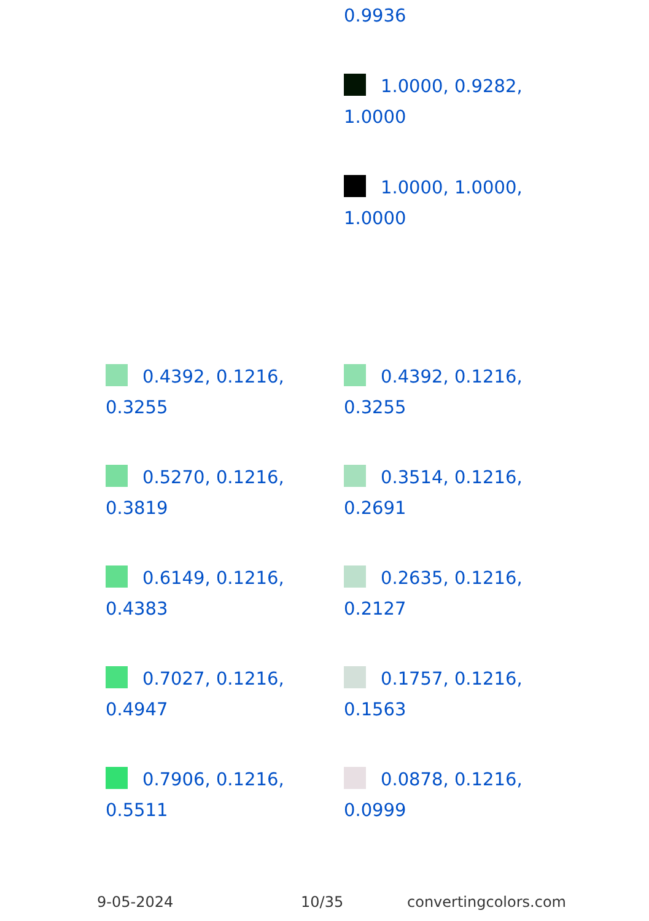0.9936
1.0000, 0.9282, 1.0000
1.0000, 1.0000, 1.0000
0.4392, 0.1216, 0.3255
0.4392, 0.1216, 0.3255
0.5270, 0.1216, 0.3819
0.3514, 0.1216, 0.2691
0.6149, 0.1216, 0.4383
0.2635, 0.1216, 0.2127
0.7027, 0.1216, 0.4947
0.1757, 0.1216, 0.1563
0.7906, 0.1216, 0.5511
0.0878, 0.1216, 0.0999
9-05-2024 10/35 convertingcolors.com